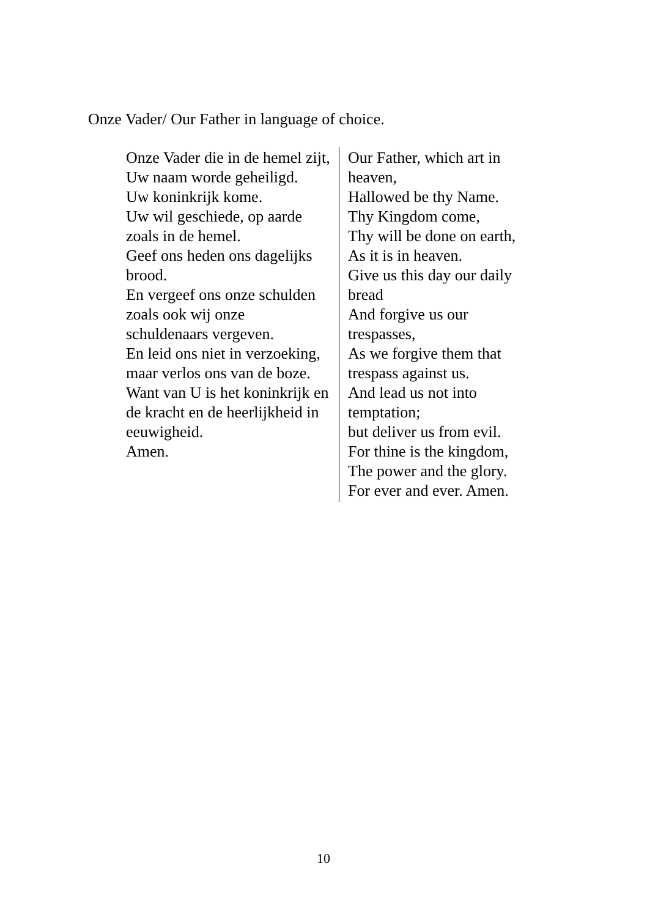Onze Vader/ Our Father in language of choice.
| Onze Vader die in de hemel zijt, Uw naam worde geheiligd. Uw koninkrijk kome. Uw wil geschiede, op aarde zoals in de hemel. Geef ons heden ons dagelijks brood. En vergeef ons onze schulden zoals ook wij onze schuldenaars vergeven. En leid ons niet in verzoeking, maar verlos ons van de boze. Want van U is het koninkrijk en de kracht en de heerlijkheid in eeuwigheid. Amen. | Our Father, which art in heaven, Hallowed be thy Name. Thy Kingdom come, Thy will be done on earth, As it is in heaven. Give us this day our daily bread And forgive us our trespasses, As we forgive them that trespass against us. And lead us not into temptation; but deliver us from evil. For thine is the kingdom, The power and the glory. For ever and ever. Amen. |
10